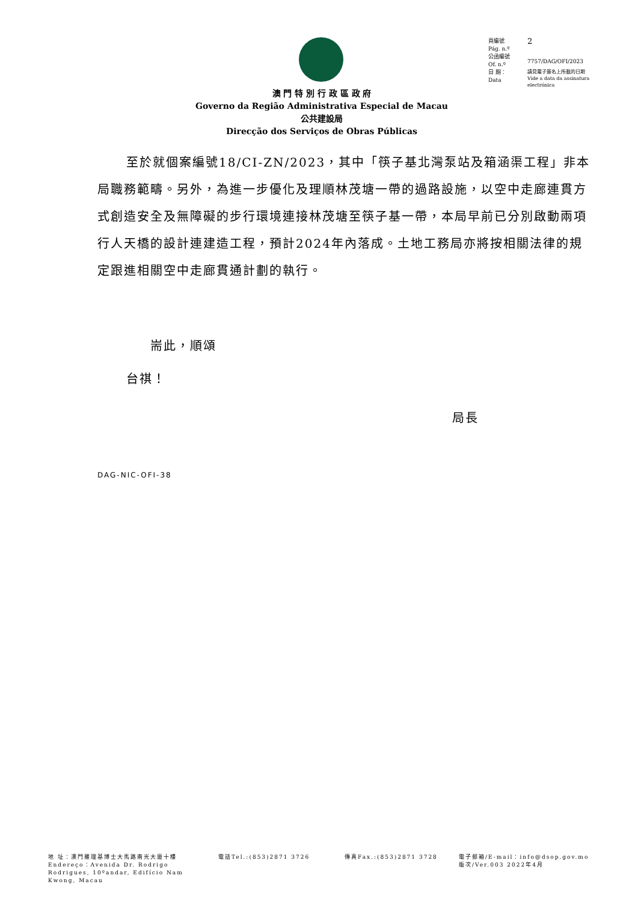| 頁編號 Pág. n.º | 2 |
| 公函編號 Of. n.º | 7757/DAG/OFI/2023 |
| 日 期： Data | 請見電子簽名上所載的日期 Vide a data da assinatura electrónica |
澳 門 特 別 行 政 區 政 府
Governo da Região Administrativa Especial de Macau
公共建設局
Direcção dos Serviços de Obras Públicas
至於就個案編號18/CI-ZN/2023，其中「筷子基北灣泵站及箱涵渠工程」非本局職務範疇。另外，為進一步優化及理順林茂塘一帶的過路設施，以空中走廊連貫方式創造安全及無障礙的步行環境連接林茂塘至筷子基一帶，本局早前已分別啟動兩項行人天橋的設計連建造工程，預計2024年內落成。土地工務局亦將按相關法律的規定跟進相關空中走廊貫通計劃的執行。
耑此，順頌
台祺！
局長
DAG-NIC-OFI-38
地 址：澳門羅理基博士大馬路南光大廈十樓
Endereço：Avenida Dr. Rodrigo
Rodrigues, 10ºandar, Edifício Nam
Kwong, Macau
電話Tel.:(853)2871 3726 傳真Fax.:(853)2871 3728 電子郵箱/E-mail：info@dsop.gov.mo
版次/Ver.003 2022年4月